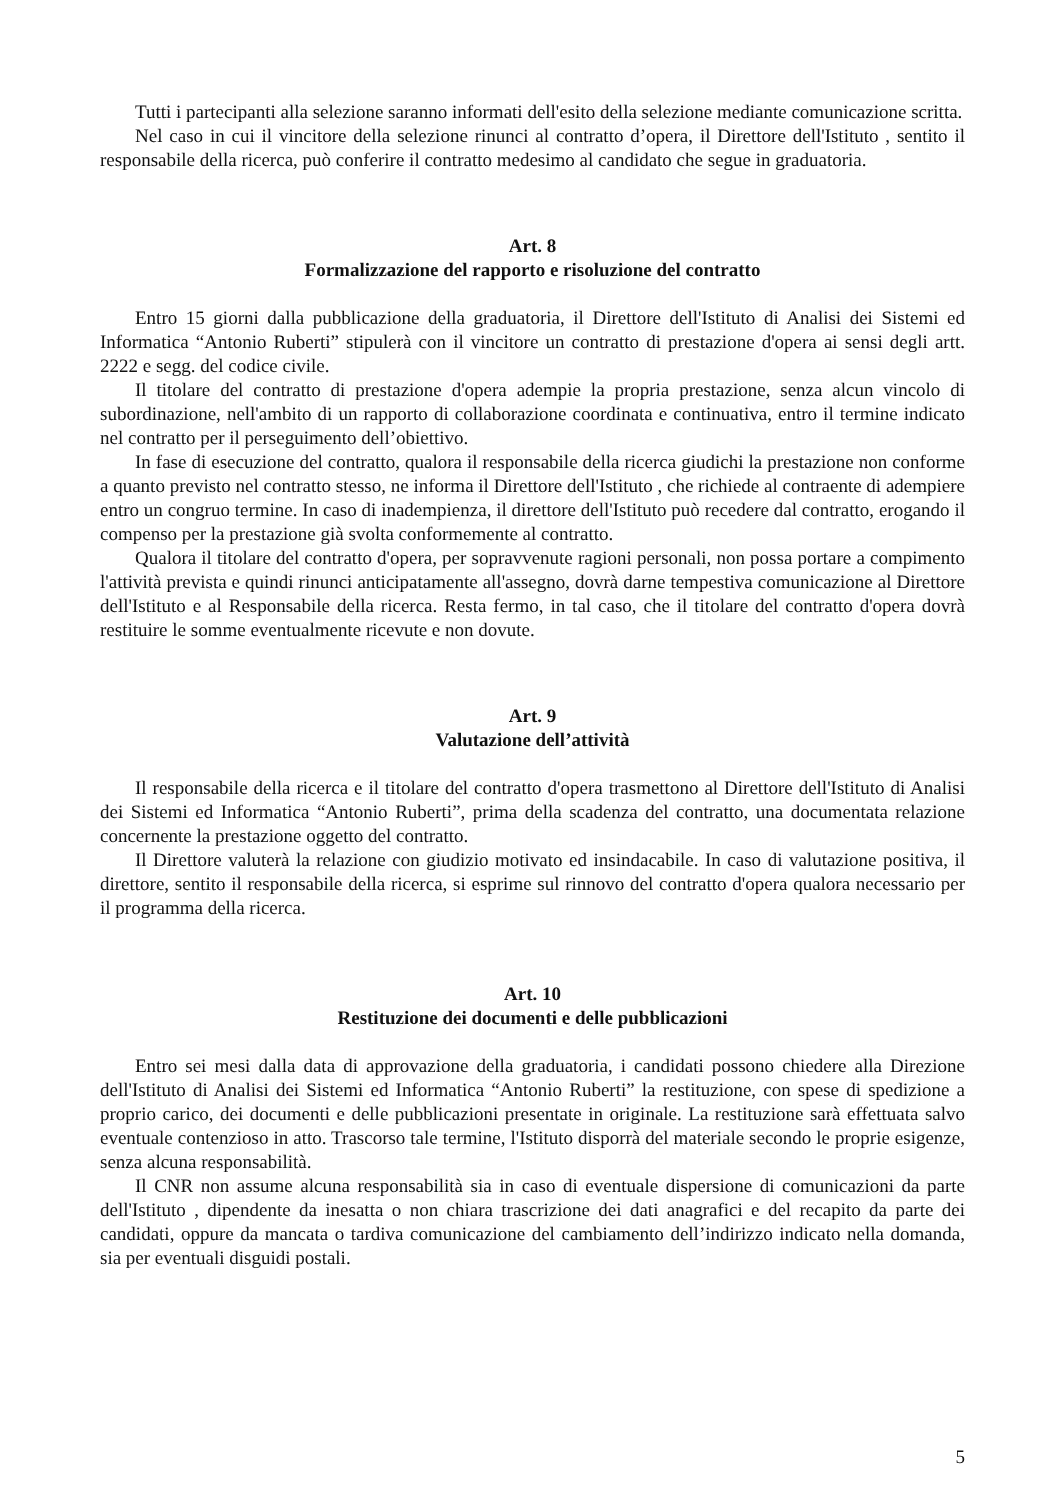Tutti i partecipanti alla selezione saranno informati dell'esito della selezione mediante comunicazione scritta.
Nel caso in cui il vincitore della selezione rinunci al contratto d’opera, il Direttore dell'Istituto , sentito il responsabile della ricerca, può conferire il contratto medesimo al candidato che segue in graduatoria.
Art. 8
Formalizzazione del rapporto e risoluzione del contratto
Entro 15 giorni dalla pubblicazione della graduatoria, il Direttore dell'Istituto di Analisi dei Sistemi ed Informatica “Antonio Ruberti” stipulerà con il vincitore un contratto di prestazione d'opera ai sensi degli artt. 2222 e segg. del codice civile.
Il titolare del contratto di prestazione d'opera adempie la propria prestazione, senza alcun vincolo di subordinazione, nell'ambito di un rapporto di collaborazione coordinata e continuativa, entro il termine indicato nel contratto per il perseguimento dell’obiettivo.
In fase di esecuzione del contratto, qualora il responsabile della ricerca giudichi la prestazione non conforme a quanto previsto nel contratto stesso, ne informa il Direttore dell'Istituto , che richiede al contraente di adempiere entro un congruo termine. In caso di inadempienza, il direttore dell'Istituto può recedere dal contratto, erogando il compenso per la prestazione già svolta conformemente al contratto.
Qualora il titolare del contratto d'opera, per sopravvenute ragioni personali, non possa portare a compimento l'attività prevista e quindi rinunci anticipatamente all'assegno, dovrà darne tempestiva comunicazione al Direttore dell'Istituto e al Responsabile della ricerca. Resta fermo, in tal caso, che il titolare del contratto d'opera dovrà restituire le somme eventualmente ricevute e non dovute.
Art. 9
Valutazione dell’attività
Il responsabile della ricerca e il titolare del contratto d'opera trasmettono al Direttore dell'Istituto di Analisi dei Sistemi ed Informatica “Antonio Ruberti”, prima della scadenza del contratto, una documentata relazione concernente la prestazione oggetto del contratto.
Il Direttore valuterà la relazione con giudizio motivato ed insindacabile. In caso di valutazione positiva, il direttore, sentito il responsabile della ricerca, si esprime sul rinnovo del contratto d'opera qualora necessario per il programma della ricerca.
Art. 10
Restituzione dei documenti e delle pubblicazioni
Entro sei mesi dalla data di approvazione della graduatoria, i candidati possono chiedere alla Direzione dell'Istituto di Analisi dei Sistemi ed Informatica “Antonio Ruberti” la restituzione, con spese di spedizione a proprio carico, dei documenti e delle pubblicazioni presentate in originale. La restituzione sarà effettuata salvo eventuale contenzioso in atto. Trascorso tale termine, l'Istituto disporrà del materiale secondo le proprie esigenze, senza alcuna responsabilità.
Il CNR non assume alcuna responsabilità sia in caso di eventuale dispersione di comunicazioni da parte dell'Istituto , dipendente da inesatta o non chiara trascrizione dei dati anagrafici e del recapito da parte dei candidati, oppure da mancata o tardiva comunicazione del cambiamento dell’indirizzo indicato nella domanda, sia per eventuali disguidi postali.
5